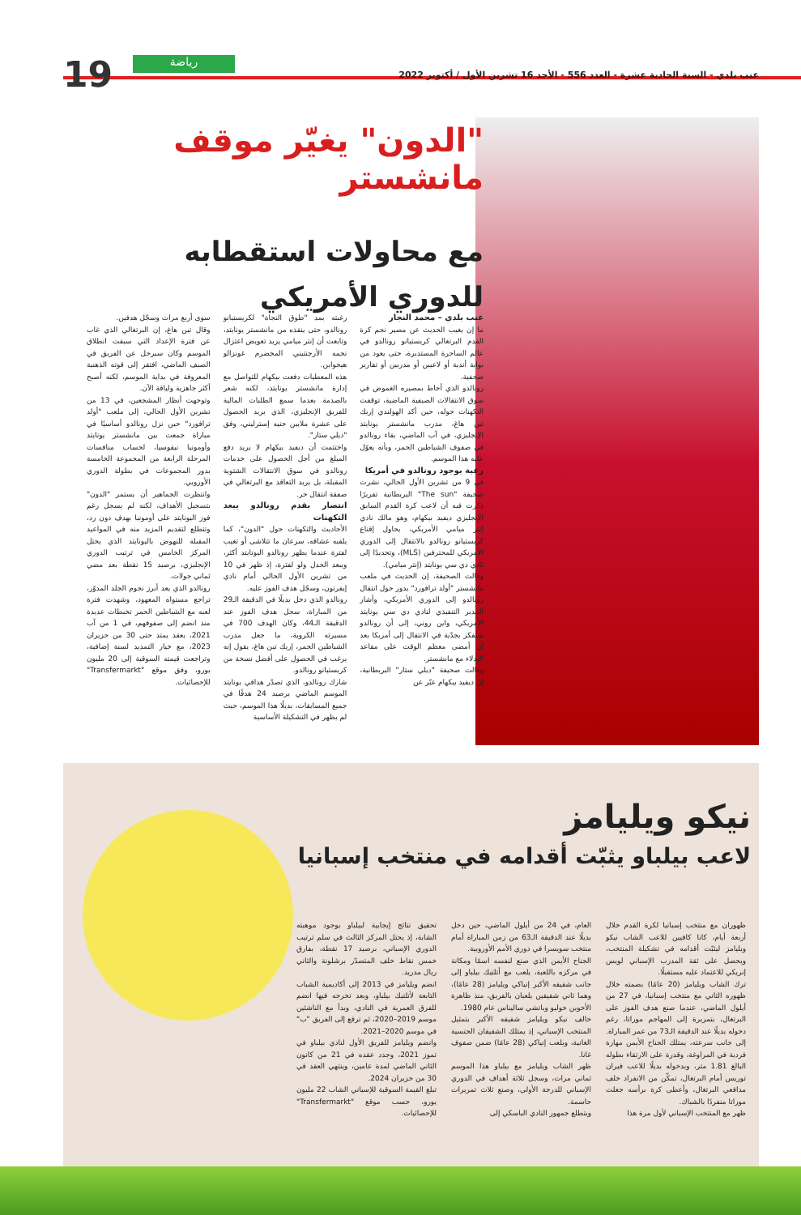عنب بلدي - السنة الحادية عشرة - العدد 556 - الأحد 16 تشرين الأول / أكتوبر 2022
رياضة
19
"الدون" يغيّر موقف مانشستر
مع محاولات استقطابه
للدوري الأمريكي
عنب بلدي – محمد النجار
ما إن يغيب الحديث عن مصير نجم كرة القدم البرتغالي كريستيانو رونالدو في عالم الساحرة المستديرة، حتى يعود من بوابة أندية أو لاعبين أو مدربين أو تقارير صحفية.
رونالدو الذي أحاط بمصيره الغموض في سوق الانتقالات الصيفية الماضية، توقفت التكهنات حوله، حين أكد الهولندي إريك تين هاغ، مدرب مانشستر يونايتد الإنجليزي، في آب الماضي، بقاء رونالدو في صفوف الشياطين الحمر، وبأنه يعوّل عليه هذا الموسم.
رغبة بوجود رونالدو في أمريكا
في 9 من تشرين الأول الحالي، نشرت صحيفة "The sun" البريطانية تقريرًا ذكرت فيه أن لاعب كرة القدم السابق الإنجليزي ديفيد بيكهام، وهو مالك نادي إنتر ميامي الأمريكي، يحاول إقناع كريستيانو رونالدو بالانتقال إلى الدوري الأمريكي للمحترفين (MLS)، وتحديدًا إلى نادي دي سي يونايتد (إنتر ميامي).
وقالت الصحيفة، إن الحديث في ملعب مانشستر "أولد ترافورد" يدور حول انتقال رونالدو إلى الدوري الأمريكي، وأشار المدير التنفيذي لنادي دي سي يونايتد الأمريكي، واين روني، إلى أن رونالدو سيفكر بجدّية في الانتقال إلى أمريكا بعد أن أمضى معظم الوقت على مقاعد البدلاء مع مانشستر.
وقالت صحيفة "ديلي ستار" البريطانية، إن ديفيد بيكهام عبّر عن
رغبته بمد "طوق النجاة" لكريستيانو رونالدو، حتى ينقذه من مانشستر يونايتد، وتابعت أن إنتر ميامي يريد تعويض اعتزال نجمه الأرجنتيني المخضرم غونزالو هيجواين.
هذه المعطيات دفعت بيكهام للتواصل مع إدارة مانشستر يونايتد، لكنه شعر بالصدمة بعدما سمع الطلبات المالية للفريق الإنجليزي، الذي يريد الحصول على عشرة ملايين جنيه إسترليني، وفق "ديلي ستار".
واختتمت أن ديفيد بيكهام لا يريد دفع المبلغ من أجل الحصول على خدمات رونالدو في سوق الانتقالات الشتوية المقبلة، بل يريد التعاقد مع البرتغالي في صفقة انتقال حر.
انتصار بقدم رونالدو يبعد التكهنات
الأحاديث والتكهنات حول "الدون"، كما يلقبه عشاقه، سرعان ما تتلاشى أو تغيب لفترة عندما يظهر رونالدو اليونايتد أكثر، ويبعد الجدل ولو لفترة، إذ ظهر في 10 من تشرين الأول الحالي أمام نادي إيفرتون، وسجّل هدف الفوز عليه.
رونالدو الذي دخل بديلًا في الدقيقة الـ29 من المباراة، سجل هدف الفوز عند الدقيقة الـ44، وكان الهدف 700 في مسيرته الكروية، ما جعل مدرب الشياطين الحمر، إريك تين هاغ، يقول إنه يرغب في الحصول على أفضل نسخة من كريستيانو رونالدو.
شارك رونالدو، الذي تصدّر هدافي يونايتد الموسم الماضي برصيد 24 هدفًا في جميع المسابقات، بديلًا هذا الموسم، حيث لم يظهر في التشكيلة الأساسية
سوى أربع مرات وسجّل هدفين.
وقال تين هاغ، إن البرتغالي الذي غاب عن فترة الإعداد التي سبقت انطلاق الموسم وكان سيرحل عن الفريق في الصيف الماضي، افتقر إلى قوته الذهنية المعروفة في بداية الموسم، لكنه أصبح أكثر جاهزية ولياقة الآن.
وتوجهت أنظار المشجعين، في 13 من تشرين الأول الحالي، إلى ملعب "أولد ترافورد" حين نزل رونالدو أساسيًا في مباراة جمعت بين مانشستر يونايتد وأومونيا نيقوسيا، لحساب منافسات المرحلة الرابعة من المجموعة الخامسة بدور المجموعات في بطولة الدوري الأوروبي.
وانتظرت الجماهير أن يستمر "الدون" بتسجيل الأهداف، لكنه لم يسجل رغم فوز اليونايتد على أومونيا بهدف دون رد، وتتطلع لتقديم المزيد منه في المواعيد المقبلة للنهوض باليونايتد الذي يحتل المركز الخامس في ترتيب الدوري الإنجليزي، برصيد 15 نقطة بعد مضي ثماني جولات.
رونالدو الذي يعد أبرز نجوم الجلد المدوّر، تراجع مستواه المعهود، وشهدت فترة لعبه مع الشياطين الحمر تخبطات عديدة منذ انضم إلى صفوفهم، في 1 من آب 2021، بعقد يمتد حتى 30 من حزيران 2023، مع خيار التمديد لسنة إضافية، وتراجعت قيمته السوقية إلى 20 مليون يورو، وفق موقع "Transfermarkt" للإحصائيات.
نيكو ويليامز
لاعب بيلباو يثبّت أقدامه في منتخب إسبانيا
ظهوران مع منتخب إسبانيا لكرة القدم خلال أربعة أيام، كانا كافيين للاعب الشاب نيكو ويليامز ليثبّت أقدامه في تشكيلة المنتخب، ويحصل على ثقة المدرب الإسباني لويس إنريكي للاعتماد عليه مستقبلًا.
ترك الشاب ويليامز (20 عامًا) بصمته خلال ظهوره الثاني مع منتخب إسبانيا، في 27 من أيلول الماضي، عندما صنع هدف الفوز على البرتغال، بتمريرة إلى المهاجم موراتا، رغم دخوله بديلًا عند الدقيقة الـ73 من عمر المباراة.
إلى جانب سرعته، يمتلك الجناح الأيمن مهارة فردية في المراوغة، وقدرة على الارتقاء بطوله البالغ 1.81 متر، وبدخوله بديلًا للاعب فيران توريس أمام البرتغال، تمكّن من الانفراد خلف مدافعي البرتغال، وأعطى كرة برأسه جعلت موراتا منفردًا بالشباك.
ظهر مع المنتخب الإسباني لأول مرة هذا
العام، في 24 من أيلول الماضي، حين دخل بديلًا عند الدقيقة الـ63 من زمن المباراة أمام منتخب سويسرا في دوري الأمم الأوروبية.
الجناح الأيمن الذي صنع لنفسه اسمًا ومكانة في مركزه باللعبة، يلعب مع أتلتيك بيلباو إلى جانب شقيقه الأكبر إنياكي ويليامز (28 عامًا)، وهما ثاني شقيقين يلعبان بالفريق، منذ ظاهرة الأخوين خوليو وباتشي ساليناس عام 1980.
خالف نيكو ويليامز شقيقه الأكبر بتمثيل المنتخب الإسباني، إذ يمتلك الشقيقان الجنسية الغانية، ويلعب إنياكي (28 عامًا) ضمن صفوف غانا.
ظهر الشاب ويليامز مع بيلباو هذا الموسم ثماني مرات، وسجل ثلاثة أهداف في الدوري الإسباني للدرجة الأولى، وصنع ثلاث تمريرات حاسمة.
ويتطلع جمهور النادي الباسكي إلى
تحقيق نتائج إيجابية لبيلباو بوجود موهبته الشابة، إذ يحتل المركز الثالث في سلم ترتيب الدوري الإسباني، برصيد 17 نقطة، بفارق خمس نقاط خلف المتصدّر برشلونة والثاني ريال مدريد.
انضم ويليامز في 2013 إلى أكاديمية الشباب التابعة لأتلتيك بيلباو، وبعد تخرجه فيها انضم للفرق العمرية في النادي، وبدأ مع الناشئين موسم 2019–2020، ثم ترفع إلى الفريق "ب" في موسم 2020–2021.
وانضم ويليامز للفريق الأول لنادي بيلباو في تموز 2021، وجدد عقده في 21 من كانون الثاني الماضي لمدة عامين، وينتهي العقد في 30 من حزيران 2024.
تبلغ القيمة السوقية للإسباني الشاب 22 مليون يورو، حسب موقع "Transfermarkt" للإحصائيات.